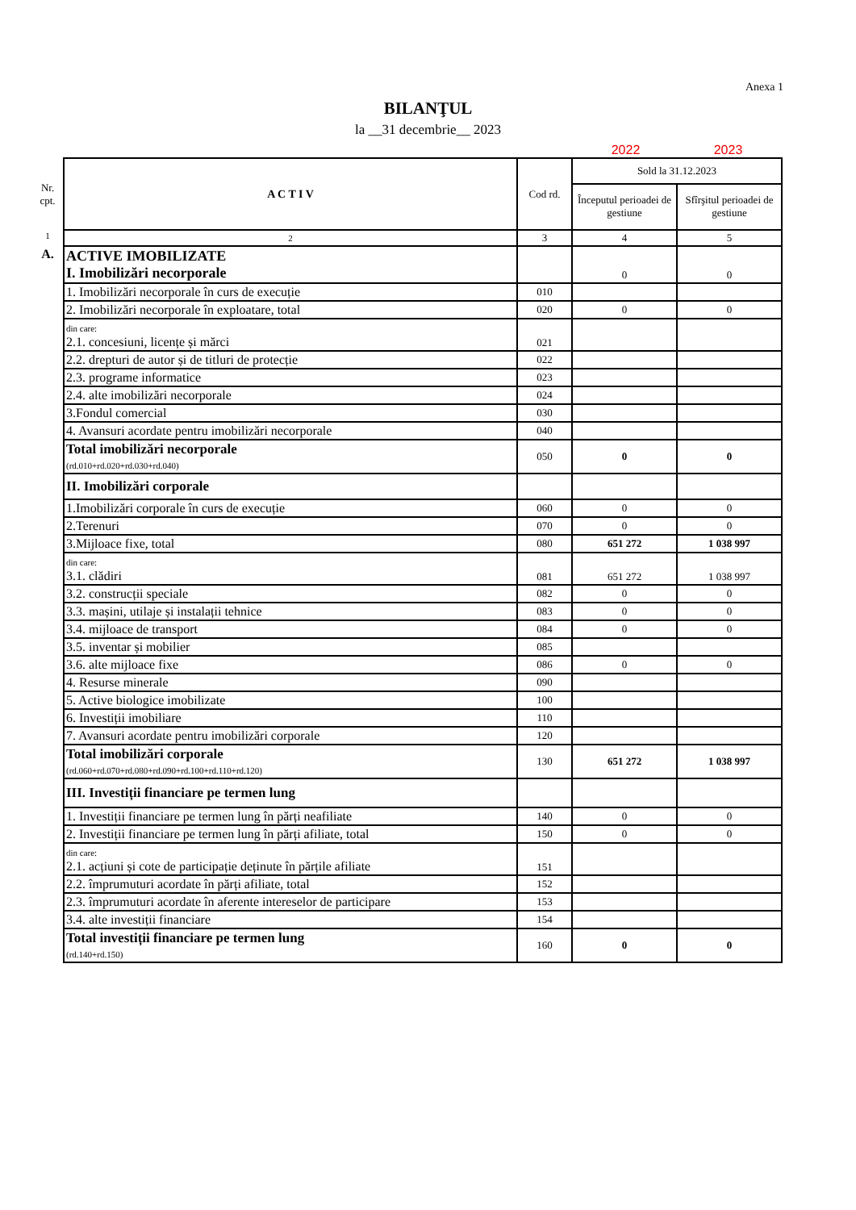Anexa 1
BILANŢUL
la __31 decembrie__ 2023
2022 2023
| Nr. cpt. | A C T I V | Cod rd. | Sold la 31.12.2023 | |
| --- | --- | --- | --- | --- |
| | | | Începutul perioadei de gestiune | Sfîrşitul perioadei de gestiune |
| 1 | 2 | 3 | 4 | 5 |
| A. | ACTIVE IMOBILIZATE I. Imobilizări necorporale | | 0 | 0 |
| | 1. Imobilizări necorporale în curs de execuție | 010 | | |
| | 2. Imobilizări necorporale în exploatare, total | 020 | 0 | 0 |
| | din care: 2.1. concesiuni, licențe și mărci | 021 | | |
| | 2.2. drepturi de autor și de titluri de protecție | 022 | | |
| | 2.3. programe informatice | 023 | | |
| | 2.4. alte imobilizări necorporale | 024 | | |
| | 3.Fondul comercial | 030 | | |
| | 4. Avansuri acordate pentru imobilizări necorporale | 040 | | |
| | Total imobilizări necorporale (rd.010+rd.020+rd.030+rd.040) | 050 | 0 | 0 |
| | II. Imobilizări corporale | | | |
| | 1.Imobilizări corporale în curs de execuție | 060 | 0 | 0 |
| | 2.Terenuri | 070 | 0 | 0 |
| | 3.Mijloace fixe, total | 080 | 651 272 | 1 038 997 |
| | din care: 3.1. clădiri | 081 | 651 272 | 1 038 997 |
| | 3.2. construcții speciale | 082 | 0 | 0 |
| | 3.3. mașini, utilaje și instalații tehnice | 083 | 0 | 0 |
| | 3.4. mijloace de transport | 084 | 0 | 0 |
| | 3.5. inventar și mobilier | 085 | | |
| | 3.6. alte mijloace fixe | 086 | 0 | 0 |
| | 4. Resurse minerale | 090 | | |
| | 5. Active biologice imobilizate | 100 | | |
| | 6. Investiții imobiliare | 110 | | |
| | 7. Avansuri acordate pentru imobilizări corporale | 120 | | |
| | Total imobilizări corporale (rd.060+rd.070+rd.080+rd.090+rd.100+rd.110+rd.120) | 130 | 651 272 | 1 038 997 |
| | III. Investiții financiare pe termen lung | | | |
| | 1. Investiții financiare pe termen lung în părți neafiliate | 140 | 0 | 0 |
| | 2. Investiții financiare pe termen lung în părți afiliate, total | 150 | 0 | 0 |
| | din care: 2.1. acțiuni și cote de participație deținute în părțile afiliate | 151 | | |
| | 2.2. împrumuturi acordate în părți afiliate, total | 152 | | |
| | 2.3. împrumuturi acordate în aferente intereselor de participare | 153 | | |
| | 3.4. alte investiții financiare | 154 | | |
| | Total investiții financiare pe termen lung (rd.140+rd.150) | 160 | 0 | 0 |